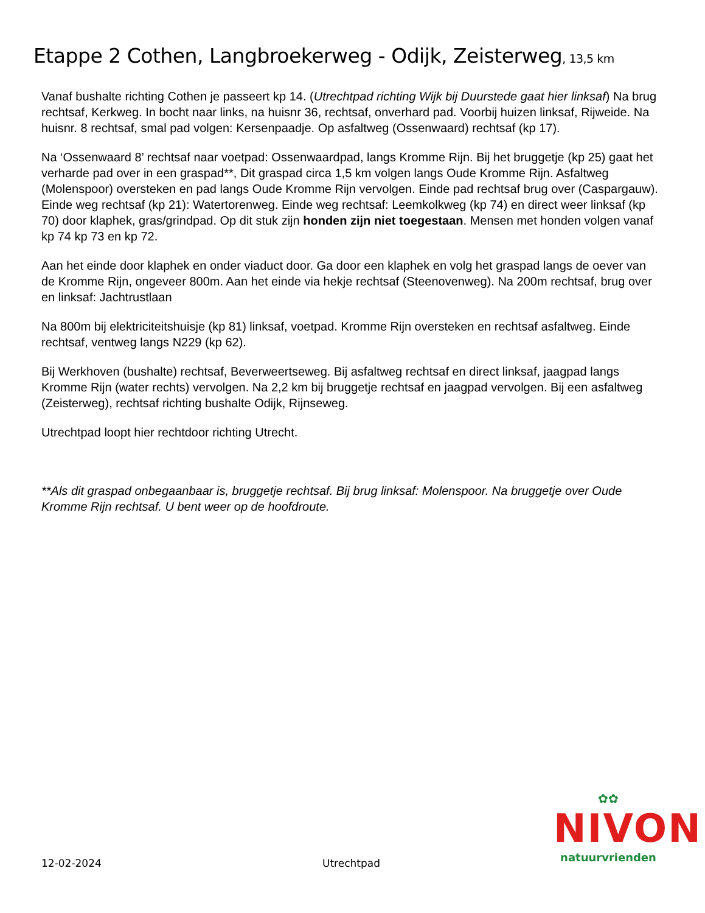Etappe 2 Cothen, Langbroekerweg - Odijk, Zeisterweg, 13,5 km
Vanaf bushalte richting Cothen je passeert kp 14. (Utrechtpad richting Wijk bij Duurstede gaat hier linksaf) Na brug rechtsaf, Kerkweg. In bocht naar links, na huisnr 36, rechtsaf, onverhard pad. Voorbij huizen linksaf, Rijweide. Na huisnr. 8 rechtsaf, smal pad volgen: Kersenpaadje. Op asfaltweg (Ossenwaard) rechtsaf (kp 17).
Na ‘Ossenwaard 8’ rechtsaf naar voetpad: Ossenwaardpad, langs Kromme Rijn. Bij het bruggetje (kp 25) gaat het verharde pad over in een graspad**, Dit graspad circa 1,5 km volgen langs Oude Kromme Rijn. Asfaltweg (Molenspoor) oversteken en pad langs Oude Kromme Rijn vervolgen. Einde pad rechtsaf brug over (Caspargauw). Einde weg rechtsaf (kp 21): Watertorenweg. Einde weg rechtsaf: Leemkolkweg (kp 74) en direct weer linksaf (kp 70) door klaphek, gras/grindpad. Op dit stuk zijn honden zijn niet toegestaan. Mensen met honden volgen vanaf kp 74 kp 73 en kp 72.
Aan het einde door klaphek en onder viaduct door. Ga door een klaphek en volg het graspad langs de oever van de Kromme Rijn, ongeveer 800m. Aan het einde via hekje rechtsaf (Steenovenweg). Na 200m rechtsaf, brug over en linksaf: Jachtrustlaan
Na 800m bij elektriciteitshuisje (kp 81) linksaf, voetpad. Kromme Rijn oversteken en rechtsaf asfaltweg. Einde rechtsaf, ventweg langs N229 (kp 62).
Bij Werkhoven (bushalte) rechtsaf, Beverweertseweg. Bij asfaltweg rechtsaf en direct linksaf, jaagpad langs Kromme Rijn (water rechts) vervolgen. Na 2,2 km bij bruggetje rechtsaf en jaagpad vervolgen. Bij een asfaltweg (Zeisterweg), rechtsaf richting bushalte Odijk, Rijnseweg.
Utrechtpad loopt hier rechtdoor richting Utrecht.
**Als dit graspad onbegaanbaar is, bruggetje rechtsaf. Bij brug linksaf: Molenspoor. Na bruggetje over Oude Kromme Rijn rechtsaf. U bent weer op de hoofdroute.
✿✿
NIVON
natuurvrienden
12-02-2024 Utrechtpad